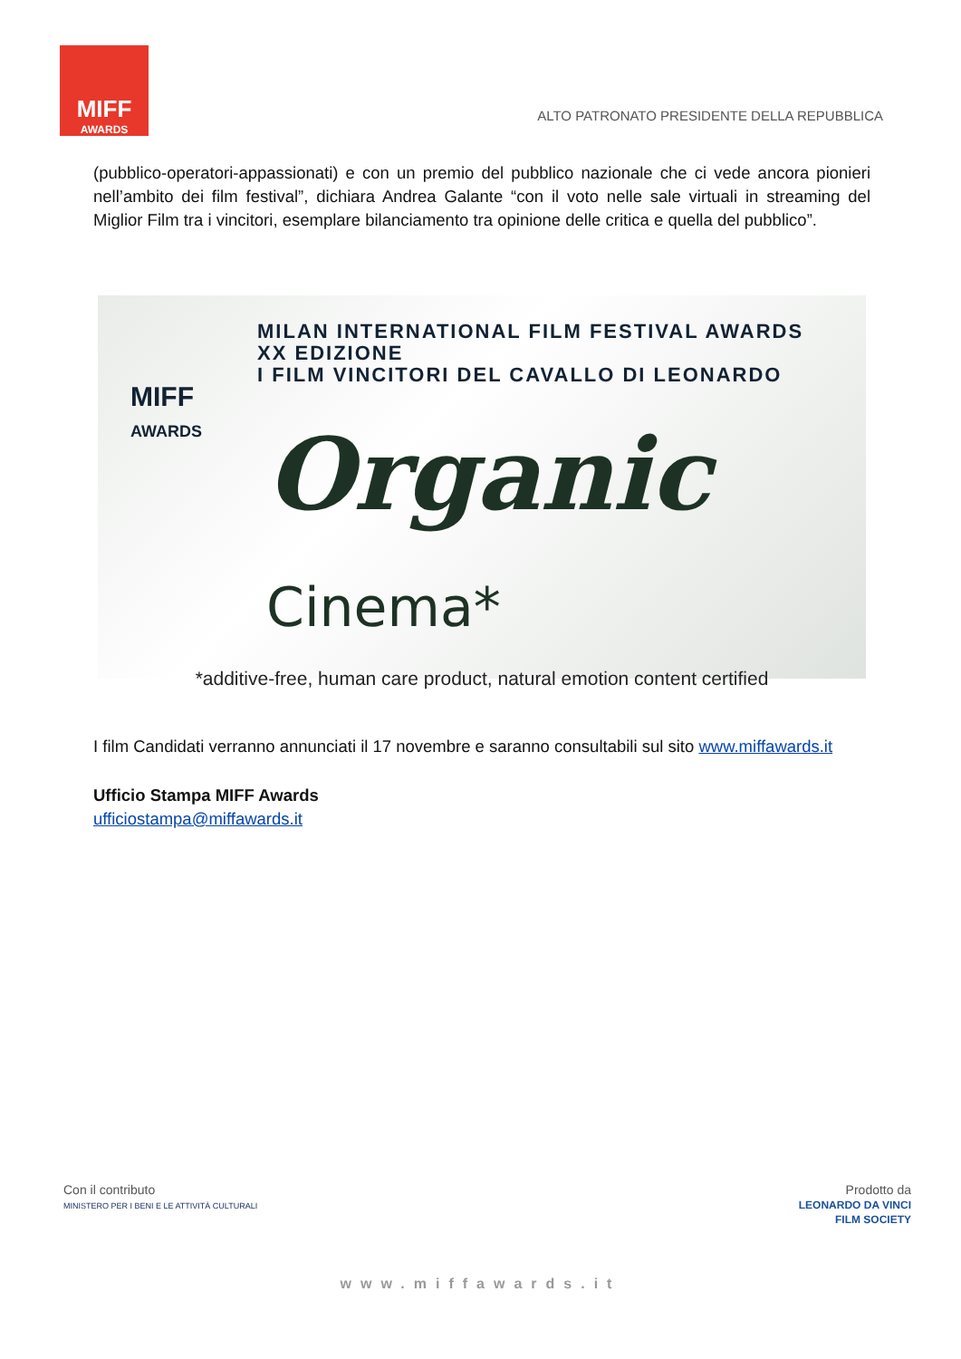MIFF
AWARDS
ALTO PATRONATO PRESIDENTE DELLA REPUBBLICA
(pubblico-operatori-appassionati) e con un premio del pubblico nazionale che ci vede ancora pionieri nell’ambito dei film festival”, dichiara Andrea Galante “con il voto nelle sale virtuali in streaming del Miglior Film tra i vincitori, esemplare bilanciamento tra opinione delle critica e quella del pubblico”.
MILAN INTERNATIONAL FILM FESTIVAL AWARDS
XX EDIZIONE
I FILM VINCITORI DEL CAVALLO DI LEONARDO
MIFF
AWARDS
Organic Cinema*
*additive-free, human care product, natural emotion content certified
I film Candidati verranno annunciati il 17 novembre e saranno consultabili sul sito www.miffawards.it
Ufficio Stampa MIFF Awards
ufficiostampa@miffawards.it
Con il contributo
MINISTERO PER I BENI E LE ATTIVITÀ CULTURALI
Prodotto da
LEONARDO DA VINCI
FILM SOCIETY
www.miffawards.it